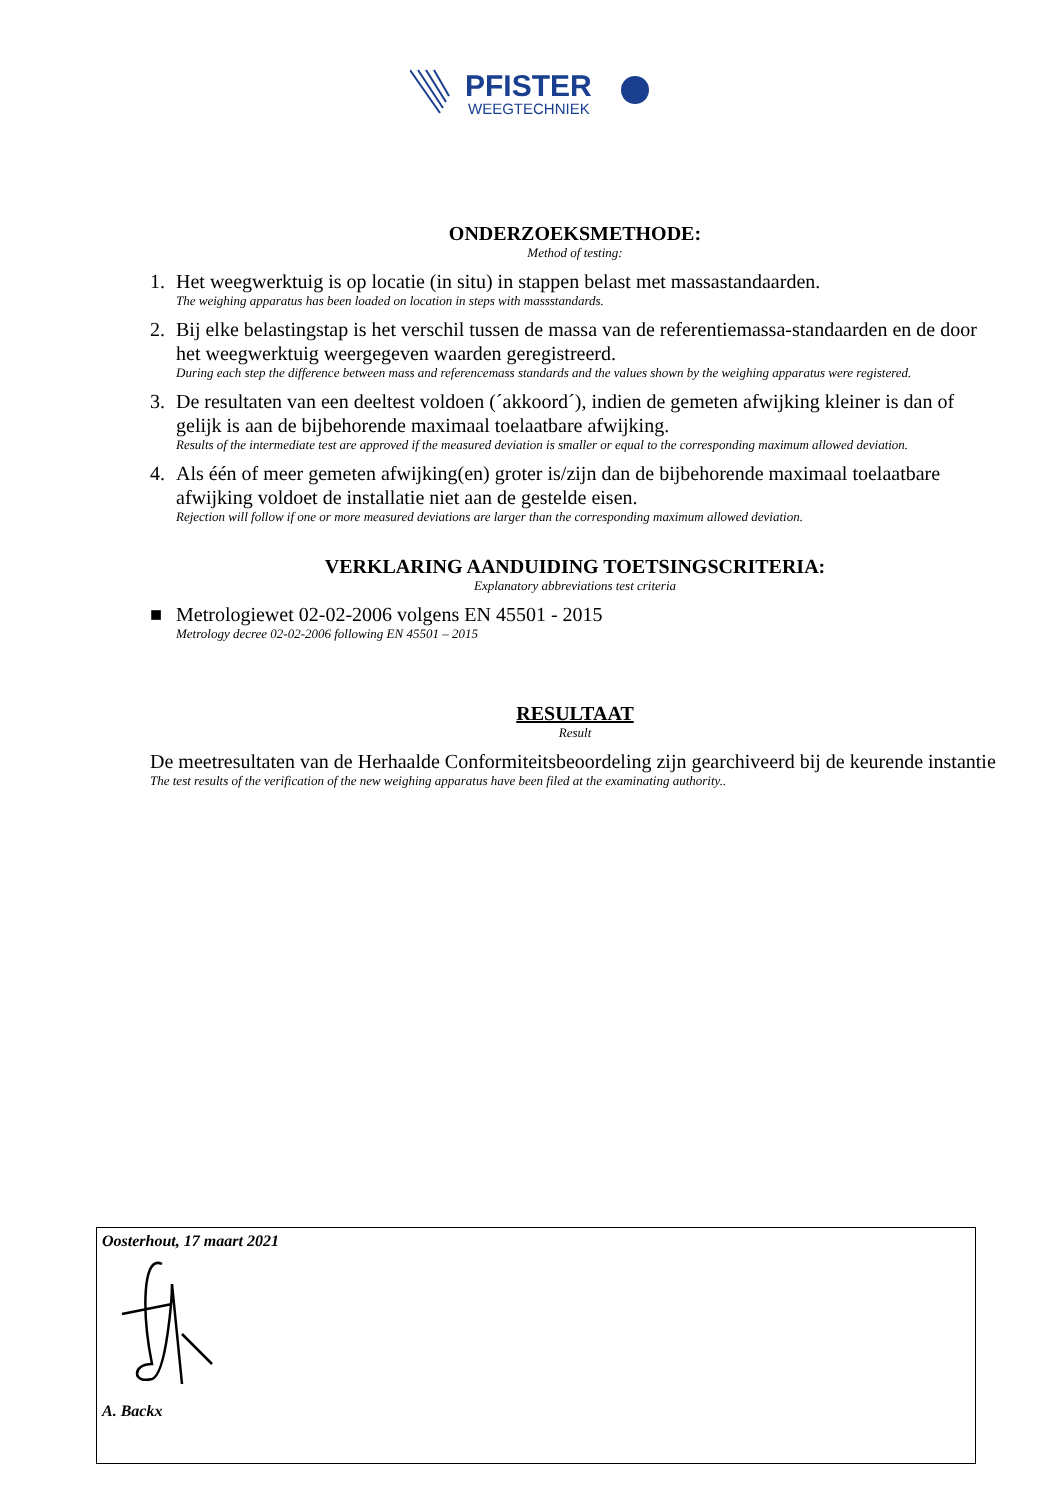PFISTER
WEEGTECHNIEK
ONDERZOEKSMETHODE:
Method of testing:
1. Het weegwerktuig is op locatie (in situ) in stappen belast met massastandaarden.
The weighing apparatus has been loaded on location in steps with massstandards.
2. Bij elke belastingstap is het verschil tussen de massa van de referentiemassa-standaarden en de door het weegwerktuig weergegeven waarden geregistreerd.
During each step the difference between mass and referencemass standards and the values shown by the weighing apparatus were registered.
3. De resultaten van een deeltest voldoen (´akkoord´), indien de gemeten afwijking kleiner is dan of gelijk is aan de bijbehorende maximaal toelaatbare afwijking.
Results of the intermediate test are approved if the measured deviation is smaller or equal to the corresponding maximum allowed deviation.
4. Als één of meer gemeten afwijking(en) groter is/zijn dan de bijbehorende maximaal toelaatbare afwijking voldoet de installatie niet aan de gestelde eisen.
Rejection will follow if one or more measured deviations are larger than the corresponding maximum allowed deviation.
VERKLARING AANDUIDING TOETSINGSCRITERIA:
Explanatory abbreviations test criteria
■ Metrologiewet 02-02-2006 volgens EN 45501 - 2015
Metrology decree 02-02-2006 following EN 45501 – 2015
RESULTAAT
Result
De meetresultaten van de Herhaalde Conformiteitsbeoordeling zijn gearchiveerd bij de keurende instantie
The test results of the verification of the new weighing apparatus have been filed at the examinating authority..
Oosterhout, 17 maart 2021
A. Backx